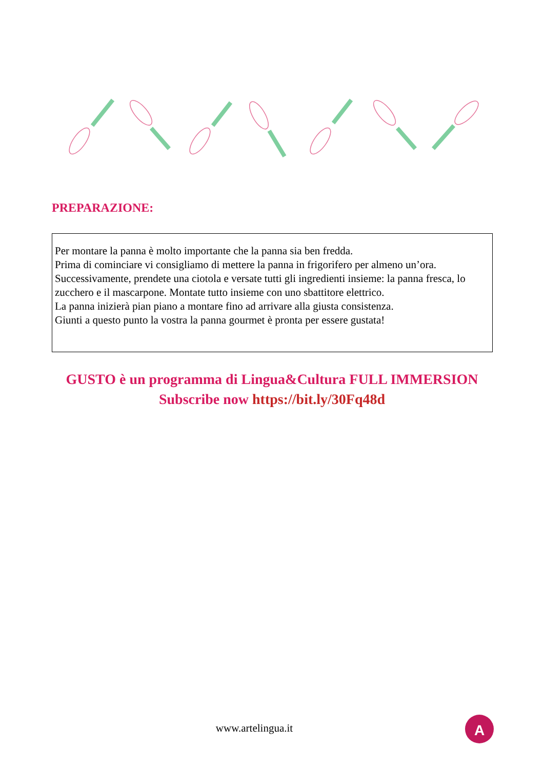PREPARAZIONE:
Per montare la panna è molto importante che la panna sia ben fredda.
Prima di cominciare vi consigliamo di mettere la panna in frigorifero per almeno un’ora. Successivamente, prendete una ciotola e versate tutti gli ingredienti insieme: la panna fresca, lo zucchero e il mascarpone. Montate tutto insieme con uno sbattitore elettrico.
La panna inizierà pian piano a montare fino ad arrivare alla giusta consistenza.
Giunti a questo punto la vostra la panna gourmet è pronta per essere gustata!
GUSTO è un programma di Lingua&Cultura FULL IMMERSION
Subscribe now https://bit.ly/30Fq48d
www.artelingua.it
A